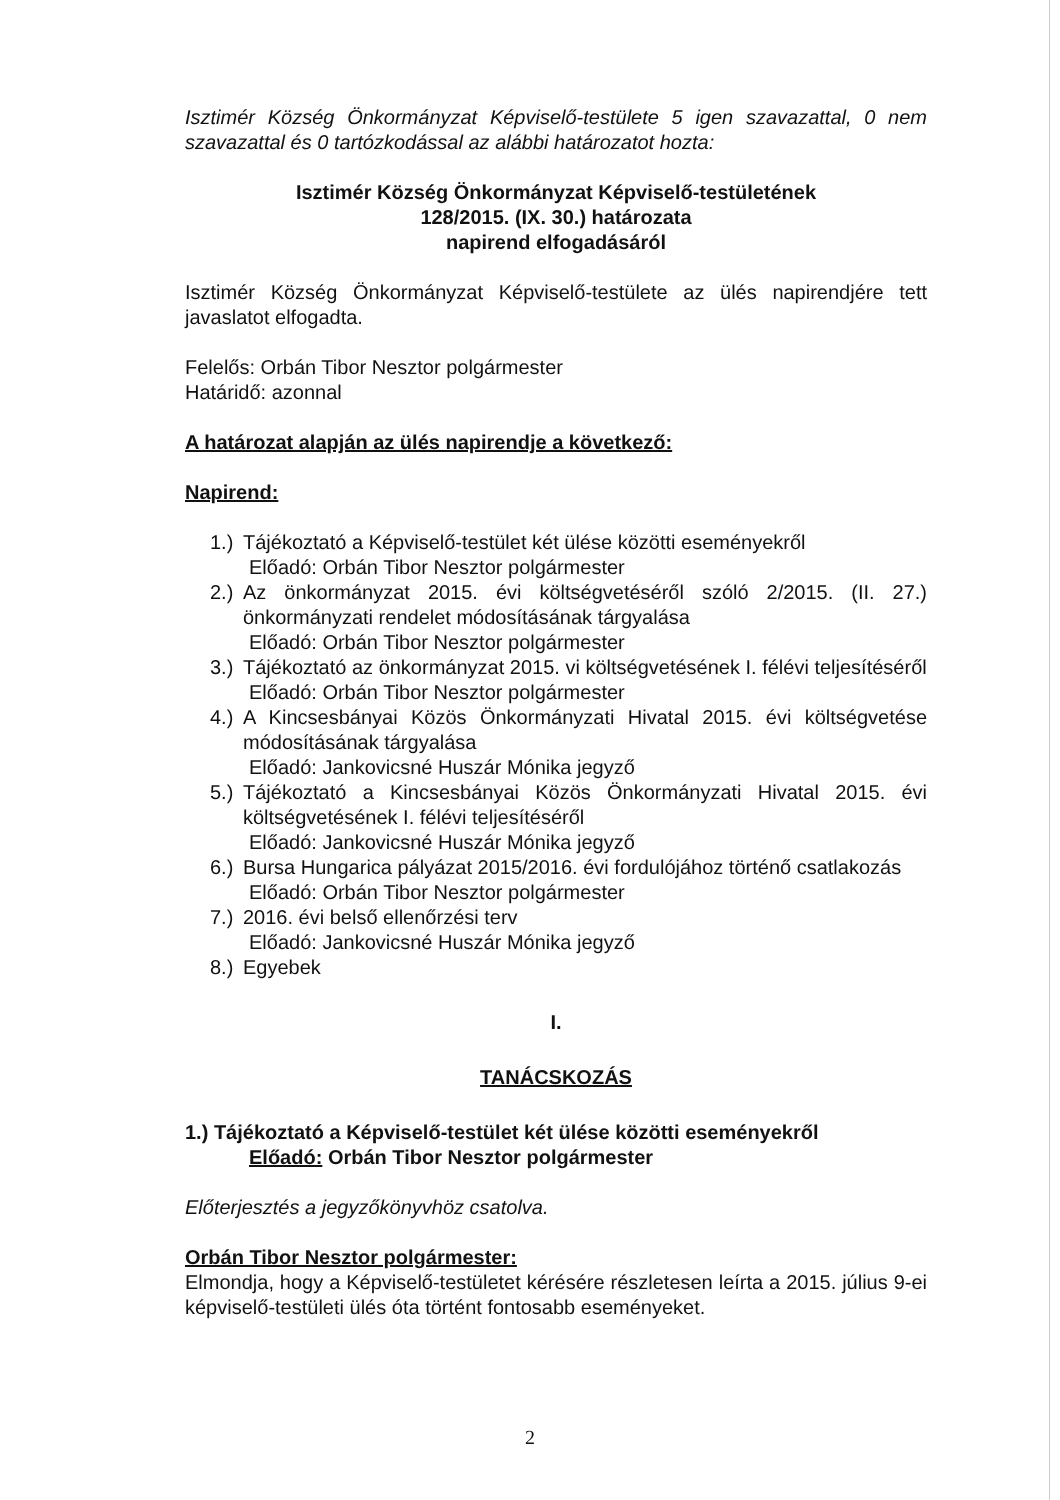Isztimér Község Önkormányzat Képviselő-testülete 5 igen szavazattal, 0 nem szavazattal és 0 tartózkodással az alábbi határozatot hozta:
Isztimér Község Önkormányzat Képviselő-testületének
128/2015. (IX. 30.) határozata
napirend elfogadásáról
Isztimér Község Önkormányzat Képviselő-testülete az ülés napirendjére tett javaslatot elfogadta.
Felelős: Orbán Tibor Nesztor polgármester
Határidő: azonnal
A határozat alapján az ülés napirendje a következő:
Napirend:
1.) Tájékoztató a Képviselő-testület két ülése közötti eseményekről
Előadó: Orbán Tibor Nesztor polgármester
2.) Az önkormányzat 2015. évi költségvetéséről szóló 2/2015. (II. 27.) önkormányzati rendelet módosításának tárgyalása
Előadó: Orbán Tibor Nesztor polgármester
3.) Tájékoztató az önkormányzat 2015. vi költségvetésének I. félévi teljesítéséről
Előadó: Orbán Tibor Nesztor polgármester
4.) A Kincsesbányai Közös Önkormányzati Hivatal 2015. évi költségvetése módosításának tárgyalása
Előadó: Jankovicsné Huszár Mónika jegyző
5.) Tájékoztató a Kincsesbányai Közös Önkormányzati Hivatal 2015. évi költségvetésének I. félévi teljesítéséről
Előadó: Jankovicsné Huszár Mónika jegyző
6.) Bursa Hungarica pályázat 2015/2016. évi fordulójához történő csatlakozás
Előadó: Orbán Tibor Nesztor polgármester
7.) 2016. évi belső ellenőrzési terv
Előadó: Jankovicsné Huszár Mónika jegyző
8.) Egyebek
I.
TANÁCSKOZÁS
1.) Tájékoztató a Képviselő-testület két ülése közötti eseményekről
Előadó: Orbán Tibor Nesztor polgármester
Előterjesztés a jegyzőkönyvhöz csatolva.
Orbán Tibor Nesztor polgármester:
Elmondja, hogy a Képviselő-testületet kérésére részletesen leírta a 2015. július 9-ei képviselő-testületi ülés óta történt fontosabb eseményeket.
2